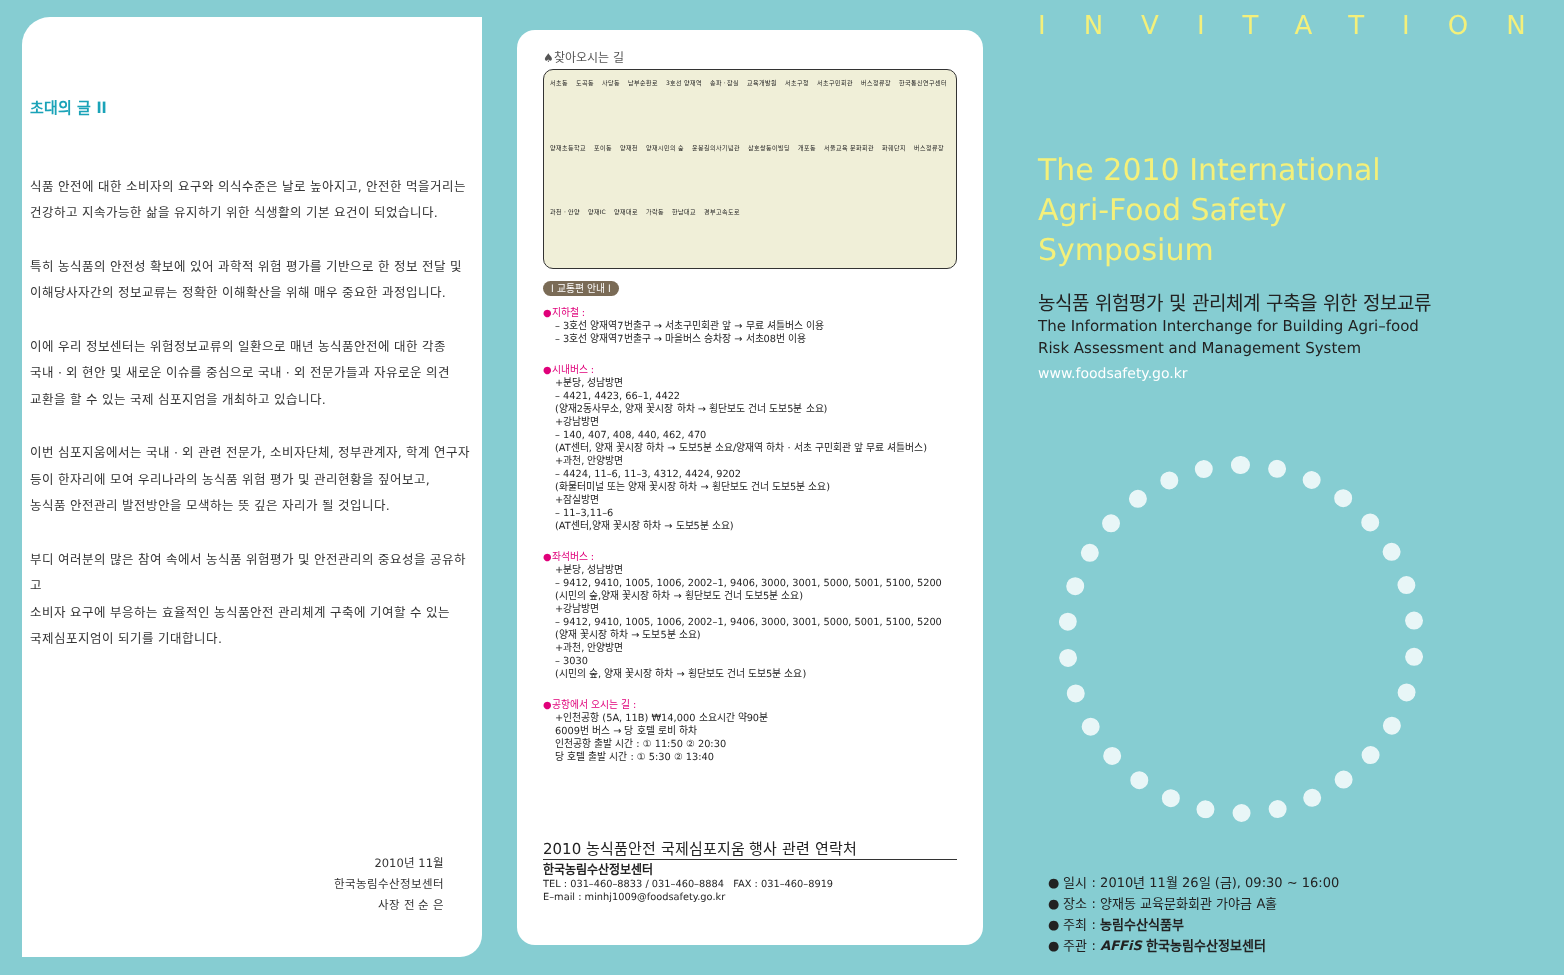초대의 글 ll
식품 안전에 대한 소비자의 요구와 의식수준은 날로 높아지고, 안전한 먹을거리는
건강하고 지속가능한 삶을 유지하기 위한 식생활의 기본 요건이 되었습니다.
특히 농식품의 안전성 확보에 있어 과학적 위험 평가를 기반으로 한 정보 전달 및
이해당사자간의 정보교류는 정확한 이해확산을 위해 매우 중요한 과정입니다.
이에 우리 정보센터는 위험정보교류의 일환으로 매년 농식품안전에 대한 각종
국내 · 외 현안 및 새로운 이슈를 중심으로 국내 · 외 전문가들과 자유로운 의견
교환을 할 수 있는 국제 심포지엄을 개최하고 있습니다.
이번 심포지움에서는 국내 · 외 관련 전문가, 소비자단체, 정부관계자, 학계 연구자
등이 한자리에 모여 우리나라의 농식품 위험 평가 및 관리현황을 짚어보고,
농식품 안전관리 발전방안을 모색하는 뜻 깊은 자리가 될 것입니다.
부디 여러분의 많은 참여 속에서 농식품 위험평가 및 안전관리의 중요성을 공유하고
소비자 요구에 부응하는 효율적인 농식품안전 관리체계 구축에 기여할 수 있는
국제심포지엄이 되기를 기대합니다.
2010년 11월
한국농림수산정보센터
사장 전 순 은
♠찾아오시는 길
서초동 도곡동 사당동 남부순환로 3호선 양재역 송파 · 잠실 교육개발원 서초구청 서초구민회관 버스정류장 한국통신연구센터 양재초등학교 포이동 양재천 양재시민의 숲 윤봉길의사기념관 삼호쌍둥이빌딩 개포동 서울교육 문화회관 화훼단지 버스정류장 과천 · 안양 양재IC 양재대로 가락동 한남대교 경부고속도로
l 교통편 안내 l
●지하철 :
– 3호선 양재역7번출구 → 서초구민회관 앞 → 무료 셔틀버스 이용
– 3호선 양재역7번출구 → 마을버스 승차장 → 서초08번 이용
●시내버스 :
+분당, 성남방면
– 4421, 4423, 66–1, 4422
(양재2동사무소, 양재 꽃시장 하차 → 횡단보도 건너 도보5분 소요)
+강남방면
– 140, 407, 408, 440, 462, 470
(AT센터, 양재 꽃시장 하차 → 도보5분 소요/양재역 하차 · 서초 구민회관 앞 무료 셔틀버스)
+과천, 안양방면
– 4424, 11–6, 11–3, 4312, 4424, 9202
(화물터미널 또는 양재 꽃시장 하차 → 횡단보도 건너 도보5분 소요)
+잠실방면
– 11–3,11–6
(AT센터,양재 꽃시장 하차 → 도보5분 소요)
●좌석버스 :
+분당, 성남방면
– 9412, 9410, 1005, 1006, 2002–1, 9406, 3000, 3001, 5000, 5001, 5100, 5200
(시민의 숲,양재 꽃시장 하차 → 횡단보도 건너 도보5분 소요)
+강남방면
– 9412, 9410, 1005, 1006, 2002–1, 9406, 3000, 3001, 5000, 5001, 5100, 5200
(양재 꽃시장 하차 → 도보5분 소요)
+과천, 안양방면
– 3030
(시민의 숲, 양재 꽃시장 하차 → 횡단보도 건너 도보5분 소요)
●공항에서 오시는 길 :
+인천공항 (5A, 11B) ₩14,000 소요시간 약90분
6009번 버스 → 당 호텔 로비 하차
인천공항 출발 시간 : ① 11:50 ② 20:30
당 호텔 출발 시간 : ① 5:30 ② 13:40
2010 농식품안전 국제심포지움 행사 관련 연락처
한국농림수산정보센터
TEL : 031–460–8833 / 031–460–8884 FAX : 031–460–8919
E–mail : minhj1009@foodsafety.go.kr
INVITATION
The 2010 International
Agri-Food Safety Symposium
농식품 위험평가 및 관리체계 구축을 위한 정보교류
The Information Interchange for Building Agri–food
Risk Assessment and Management System
www.foodsafety.go.kr
● 일시 : 2010년 11월 26일 (금), 09:30 ~ 16:00
● 장소 : 양재동 교육문화회관 가야금 A홀
● 주최 : 농림수산식품부
● 주관 : AFFiS 한국농림수산정보센터